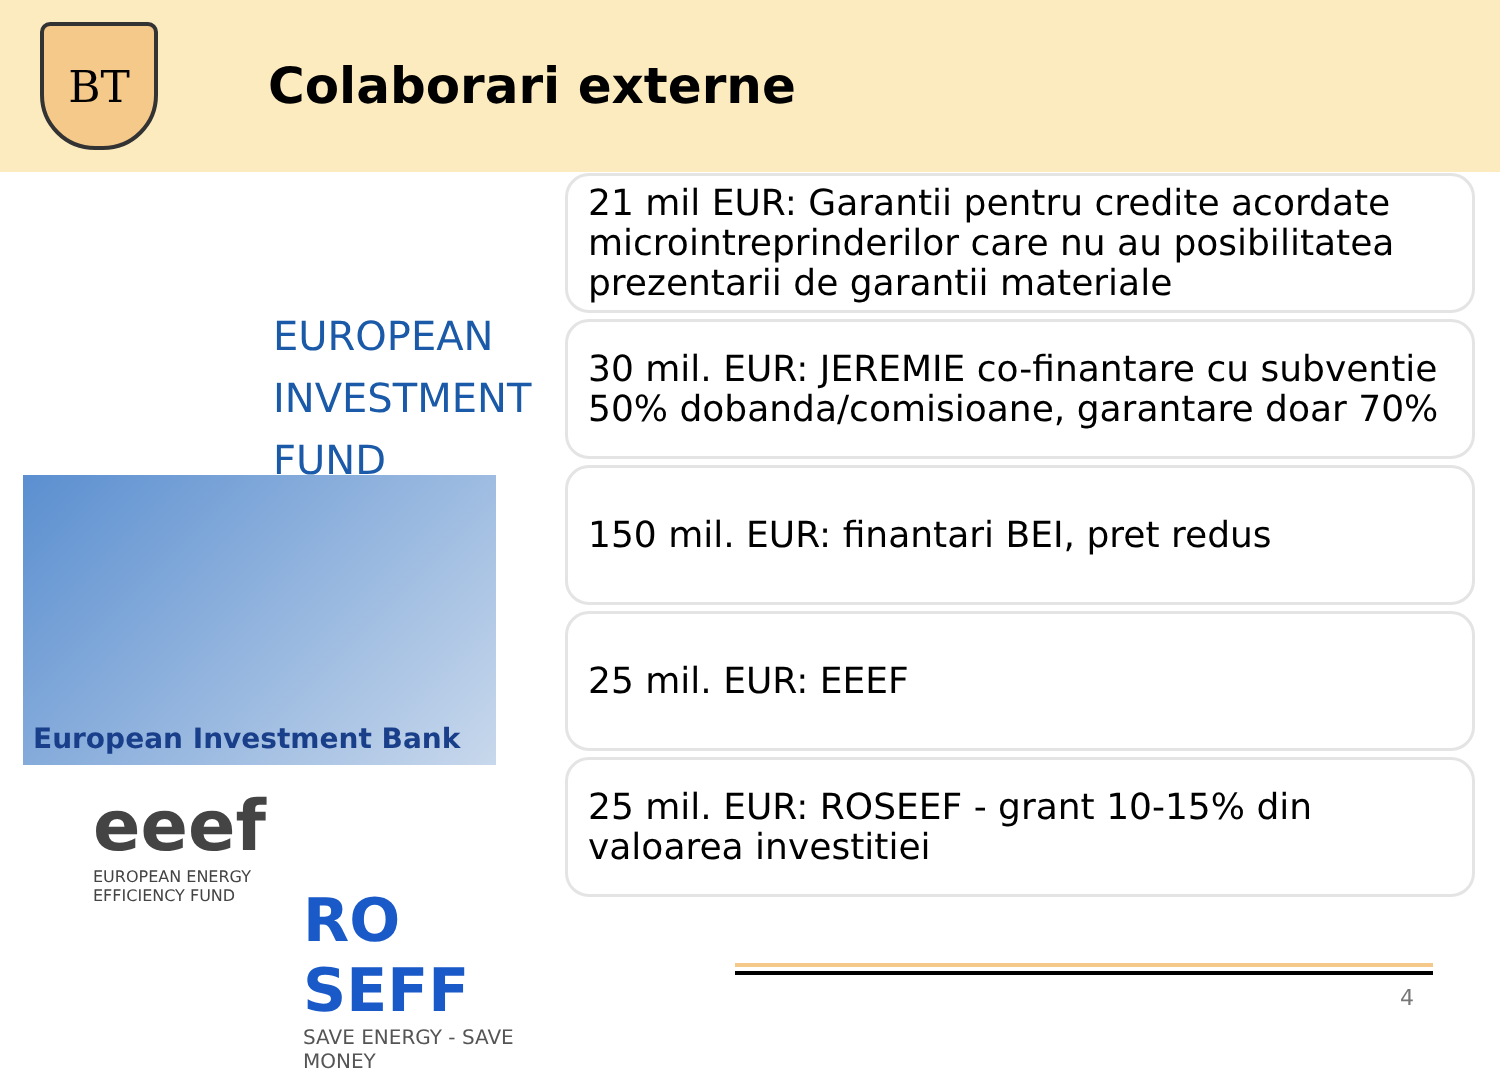BT
Colaborari externe
EUROPEAN
INVESTMENT
FUND
European Investment Bank
eeef
EUROPEAN ENERGY
EFFICIENCY FUND
RO SEFF
SAVE ENERGY - SAVE MONEY
21 mil EUR: Garantii pentru credite acordate microintreprinderilor care nu au posibilitatea prezentarii de garantii materiale
30 mil. EUR: JEREMIE co-finantare cu subventie 50% dobanda/comisioane, garantare doar 70%
150 mil. EUR: finantari BEI, pret redus
25 mil. EUR: EEEF
25 mil. EUR: ROSEEF - grant 10-15% din valoarea investitiei
4